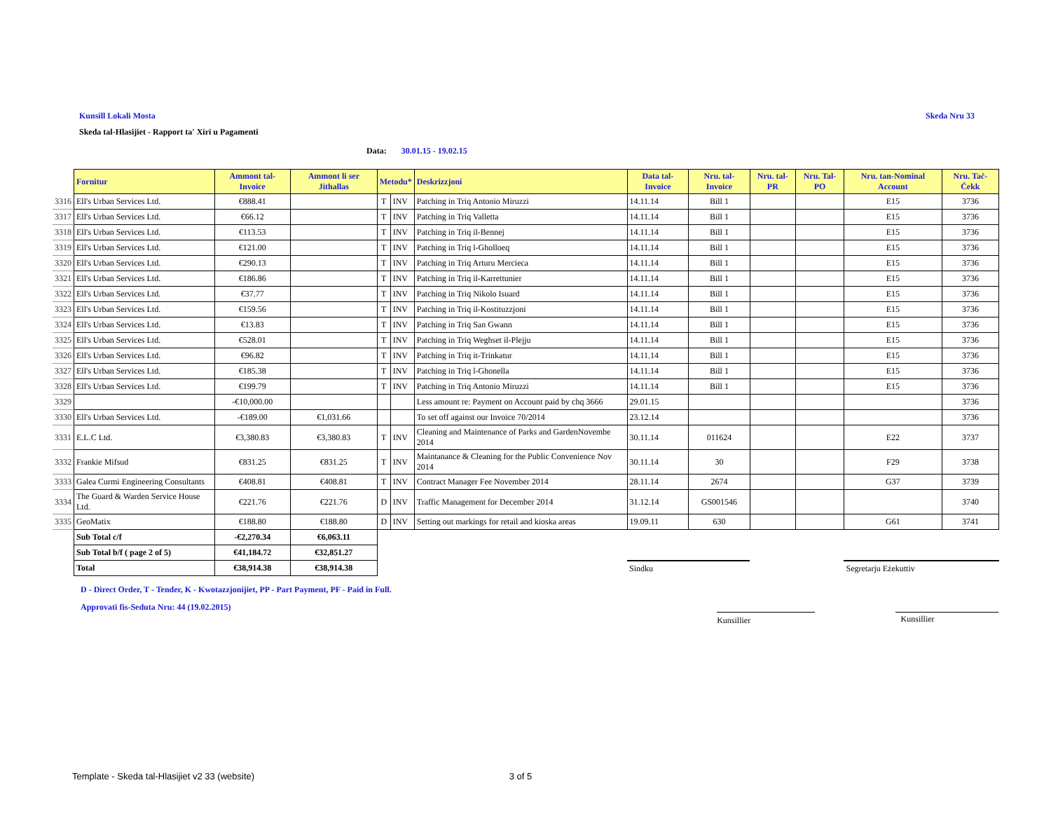Kunsill Lokali Mosta Skeda Nru 33
Skeda tal-Hlasijiet - Rapport ta' Xiri u Pagamenti
Data: 30.01.15 - 19.02.15
| | Fornitur | Ammont tal-Invoice | Ammont li ser Jithallas | Metodu* | | Deskrizzjoni | Data tal-Invoice | Nru. tal-Invoice | Nru. tal-PR | Nru. Tal-PO | Nru. tan-Nominal Account | Nru. Taċ-Ċekk |
| 3316 | Ell's Urban Services Ltd. | €888.41 | | T | INV | Patching in Triq Antonio Miruzzi | 14.11.14 | Bill 1 | | | E15 | 3736 |
| 3317 | Ell's Urban Services Ltd. | €66.12 | | T | INV | Patching in Triq Valletta | 14.11.14 | Bill 1 | | | E15 | 3736 |
| 3318 | Ell's Urban Services Ltd. | €113.53 | | T | INV | Patching in Triq il-Bennej | 14.11.14 | Bill 1 | | | E15 | 3736 |
| 3319 | Ell's Urban Services Ltd. | €121.00 | | T | INV | Patching in Triq l-Gholloeq | 14.11.14 | Bill 1 | | | E15 | 3736 |
| 3320 | Ell's Urban Services Ltd. | €290.13 | | T | INV | Patching in Triq Arturu Mercieca | 14.11.14 | Bill 1 | | | E15 | 3736 |
| 3321 | Ell's Urban Services Ltd. | €186.86 | | T | INV | Patching in Triq il-Karrettunier | 14.11.14 | Bill 1 | | | E15 | 3736 |
| 3322 | Ell's Urban Services Ltd. | €37.77 | | T | INV | Patching in Triq Nikolo Isuard | 14.11.14 | Bill 1 | | | E15 | 3736 |
| 3323 | Ell's Urban Services Ltd. | €159.56 | | T | INV | Patching in Triq il-Kostituzzjoni | 14.11.14 | Bill 1 | | | E15 | 3736 |
| 3324 | Ell's Urban Services Ltd. | €13.83 | | T | INV | Patching in Triq San Gwann | 14.11.14 | Bill 1 | | | E15 | 3736 |
| 3325 | Ell's Urban Services Ltd. | €528.01 | | T | INV | Patching in Triq Weghset il-Plejju | 14.11.14 | Bill 1 | | | E15 | 3736 |
| 3326 | Ell's Urban Services Ltd. | €96.82 | | T | INV | Patching in Triq it-Trinkatur | 14.11.14 | Bill 1 | | | E15 | 3736 |
| 3327 | Ell's Urban Services Ltd. | €185.38 | | T | INV | Patching in Triq l-Ghonella | 14.11.14 | Bill 1 | | | E15 | 3736 |
| 3328 | Ell's Urban Services Ltd. | €199.79 | | T | INV | Patching in Triq Antonio Miruzzi | 14.11.14 | Bill 1 | | | E15 | 3736 |
| 3329 | | -€10,000.00 | | | | Less amount re: Payment on Account paid by chq 3666 | 29.01.15 | | | | | 3736 |
| 3330 | Ell's Urban Services Ltd. | -€189.00 | €1,031.66 | | | To set off against our Invoice 70/2014 | 23.12.14 | | | | | 3736 |
| 3331 | E.L.C Ltd. | €3,380.83 | €3,380.83 | T | INV | Cleaning and Maintenance of Parks and GardenNovembe 2014 | 30.11.14 | 011624 | | | E22 | 3737 |
| 3332 | Frankie Mifsud | €831.25 | €831.25 | T | INV | Maintanance & Cleaning for the Public Convenience Nov 2014 | 30.11.14 | 30 | | | F29 | 3738 |
| 3333 | Galea Curmi Engineering Consultants | €408.81 | €408.81 | T | INV | Contract Manager Fee November 2014 | 28.11.14 | 2674 | | | G37 | 3739 |
| 3334 | The Guard & Warden Service House Ltd. | €221.76 | €221.76 | D | INV | Traffic Management for December 2014 | 31.12.14 | GS001546 | | | | 3740 |
| 3335 | GeoMatix | €188.80 | €188.80 | D | INV | Setting out markings for retail and kioska areas | 19.09.11 | 630 | | | G61 | 3741 |
| | Sub Total c/f | -€2,270.34 | €6,063.11 | | | | | | | | | |
| | Sub Total b/f ( page 2 of 5) | €41,184.72 | €32,851.27 | | | | | | | | | |
| | Total | €38,914.38 | €38,914.38 | | | | Sindku | | | | Segretarju Eżekuttiv | |
D - Direct Order, T - Tender, K - Kwotazzjonijiet, PP - Part Payment, PF - Paid in Full.
Approvati fis-Seduta Nru: 44 (19.02.2015)
Kunsillier Kunsillier
Template - Skeda tal-Hlasijiet v2 33 (website) 3 of 5